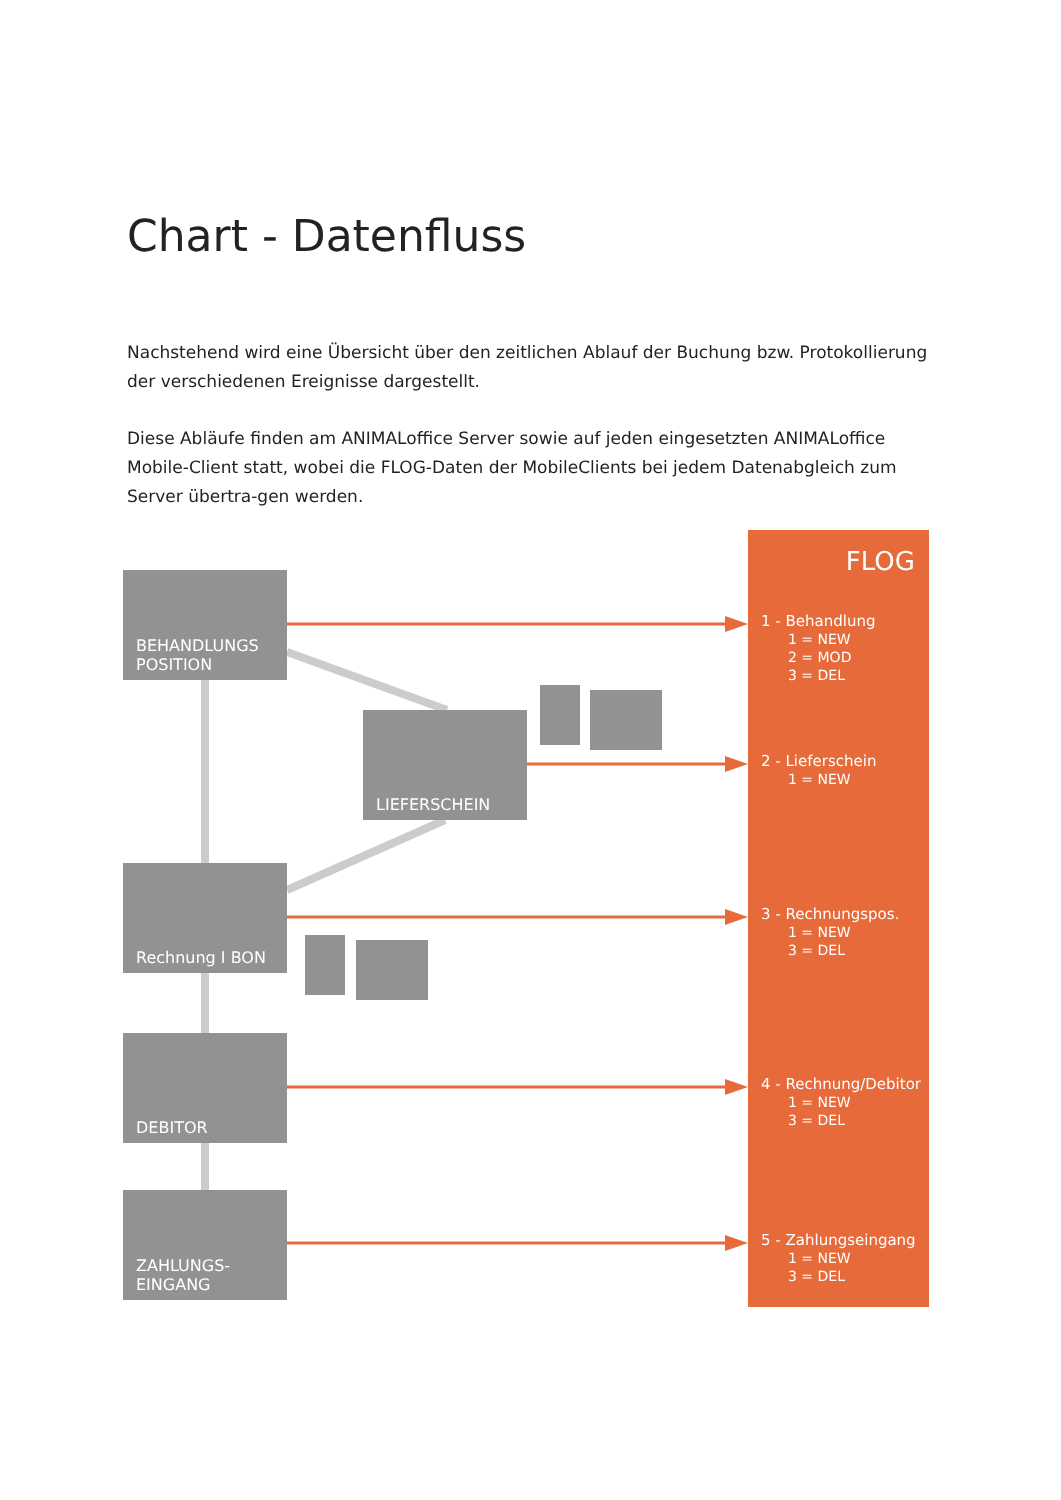Chart - Datenfluss
Nachstehend wird eine Übersicht über den zeitlichen Ablauf der Buchung bzw. Protokollierung der verschiedenen Ereignisse dargestellt.
Diese Abläufe finden am ANIMALoffice Server sowie auf jeden eingesetzten ANIMALoffice Mobile-Client statt, wobei die FLOG-Daten der MobileClients bei jedem Datenabgleich zum Server übertra-gen werden.
BEHANDLUNGS
POSITION
LIEFERSCHEIN
Rechnung I BON
DEBITOR
ZAHLUNGS-
EINGANG
FLOG
1 - Behandlung
1 = NEW
2 = MOD
3 = DEL
2 - Lieferschein
1 = NEW
3 - Rechnungspos.
1 = NEW
3 = DEL
4 - Rechnung/Debitor
1 = NEW
3 = DEL
5 - Zahlungseingang
1 = NEW
3 = DEL